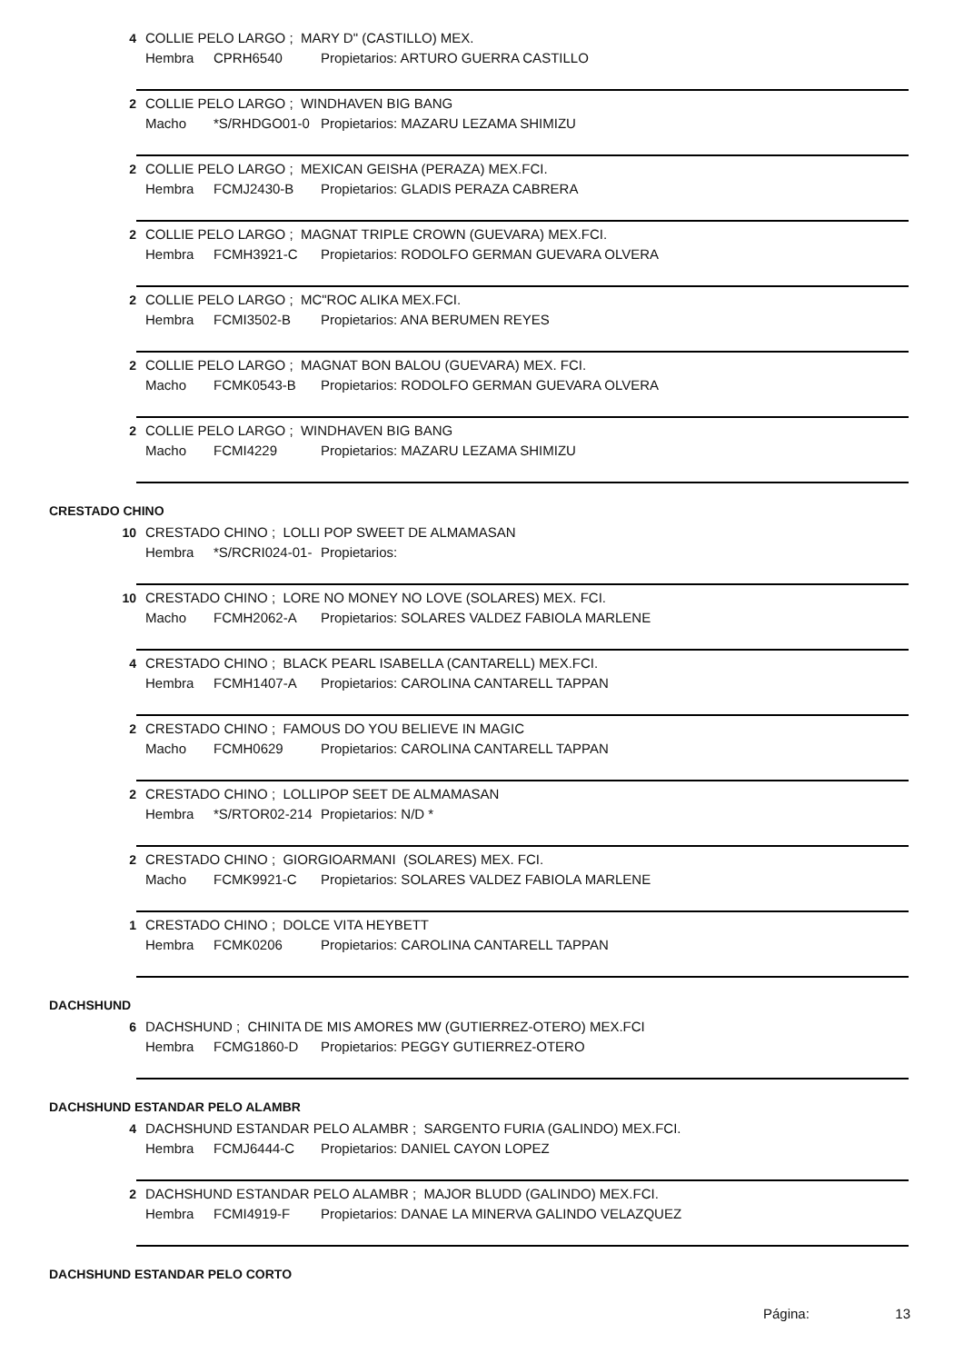4 COLLIE PELO LARGO ; MARY D" (CASTILLO) MEX.
Hembra CPRH6540 Propietarios: ARTURO GUERRA CASTILLO
2 COLLIE PELO LARGO ; WINDHAVEN BIG BANG
Macho *S/RHDGO01-0 Propietarios: MAZARU LEZAMA SHIMIZU
2 COLLIE PELO LARGO ; MEXICAN GEISHA (PERAZA) MEX.FCI.
Hembra FCMJ2430-B Propietarios: GLADIS PERAZA CABRERA
2 COLLIE PELO LARGO ; MAGNAT TRIPLE CROWN (GUEVARA) MEX.FCI.
Hembra FCMH3921-C Propietarios: RODOLFO GERMAN GUEVARA OLVERA
2 COLLIE PELO LARGO ; MC"ROC ALIKA MEX.FCI.
Hembra FCMI3502-B Propietarios: ANA BERUMEN REYES
2 COLLIE PELO LARGO ; MAGNAT BON BALOU (GUEVARA) MEX. FCI.
Macho FCMK0543-B Propietarios: RODOLFO GERMAN GUEVARA OLVERA
2 COLLIE PELO LARGO ; WINDHAVEN BIG BANG
Macho FCMI4229 Propietarios: MAZARU LEZAMA SHIMIZU
CRESTADO CHINO
10 CRESTADO CHINO ; LOLLI POP SWEET DE ALMAMASAN
Hembra *S/RCRI024-01- Propietarios:
10 CRESTADO CHINO ; LORE NO MONEY NO LOVE (SOLARES) MEX. FCI.
Macho FCMH2062-A Propietarios: SOLARES VALDEZ FABIOLA MARLENE
4 CRESTADO CHINO ; BLACK PEARL ISABELLA (CANTARELL) MEX.FCI.
Hembra FCMH1407-A Propietarios: CAROLINA CANTARELL TAPPAN
2 CRESTADO CHINO ; FAMOUS DO YOU BELIEVE IN MAGIC
Macho FCMH0629 Propietarios: CAROLINA CANTARELL TAPPAN
2 CRESTADO CHINO ; LOLLIPOP SEET DE ALMAMASAN
Hembra *S/RTOR02-214 Propietarios: N/D *
2 CRESTADO CHINO ; GIORGIOARMANI (SOLARES) MEX. FCI.
Macho FCMK9921-C Propietarios: SOLARES VALDEZ FABIOLA MARLENE
1 CRESTADO CHINO ; DOLCE VITA HEYBETT
Hembra FCMK0206 Propietarios: CAROLINA CANTARELL TAPPAN
DACHSHUND
6 DACHSHUND ; CHINITA DE MIS AMORES MW (GUTIERREZ-OTERO) MEX.FCI
Hembra FCMG1860-D Propietarios: PEGGY GUTIERREZ-OTERO
DACHSHUND ESTANDAR PELO ALAMBR
4 DACHSHUND ESTANDAR PELO ALAMBR ; SARGENTO FURIA (GALINDO) MEX.FCI.
Hembra FCMJ6444-C Propietarios: DANIEL CAYON LOPEZ
2 DACHSHUND ESTANDAR PELO ALAMBR ; MAJOR BLUDD (GALINDO) MEX.FCI.
Hembra FCMI4919-F Propietarios: DANAE LA MINERVA GALINDO VELAZQUEZ
DACHSHUND ESTANDAR PELO CORTO
Página: 13